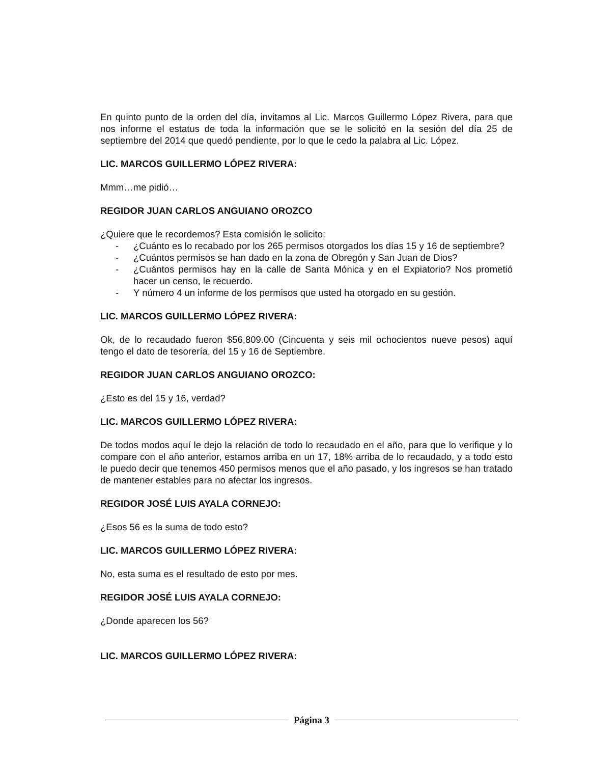En quinto punto de la orden del día, invitamos al Lic. Marcos Guillermo López Rivera, para que nos informe el estatus de toda la información que se le solicitó en la sesión del día 25 de septiembre del 2014 que quedó pendiente, por lo que le cedo la palabra al Lic. López.
LIC. MARCOS GUILLERMO LÓPEZ RIVERA:
Mmm…me pidió…
REGIDOR JUAN CARLOS ANGUIANO OROZCO
¿Quiere que le recordemos? Esta comisión le solicito:
- ¿Cuánto es lo recabado por los 265 permisos otorgados los días 15 y 16 de septiembre?
- ¿Cuántos permisos se han dado en la zona de Obregón y San Juan de Dios?
- ¿Cuántos permisos hay en la calle de Santa Mónica y en el Expiatorio? Nos prometió hacer un censo, le recuerdo.
- Y número 4 un informe de los permisos que usted ha otorgado en su gestión.
LIC. MARCOS GUILLERMO LÓPEZ RIVERA:
Ok, de lo recaudado fueron $56,809.00 (Cincuenta y seis mil ochocientos nueve pesos) aquí tengo el dato de tesorería, del 15 y 16 de Septiembre.
REGIDOR JUAN CARLOS ANGUIANO OROZCO:
¿Esto es del 15 y 16, verdad?
LIC. MARCOS GUILLERMO LÓPEZ RIVERA:
De todos modos aquí le dejo la relación de todo lo recaudado en el año, para que lo verifique y lo compare con el año anterior, estamos arriba en un 17, 18% arriba de lo recaudado, y a todo esto le puedo decir que tenemos 450 permisos menos que el año pasado, y los ingresos se han tratado de mantener estables para no afectar los ingresos.
REGIDOR JOSÉ LUIS AYALA CORNEJO:
¿Esos 56 es la suma de todo esto?
LIC. MARCOS GUILLERMO LÓPEZ RIVERA:
No, esta suma es el resultado de esto por mes.
REGIDOR JOSÉ LUIS AYALA CORNEJO:
¿Donde aparecen los 56?
LIC. MARCOS GUILLERMO LÓPEZ RIVERA:
Página 3